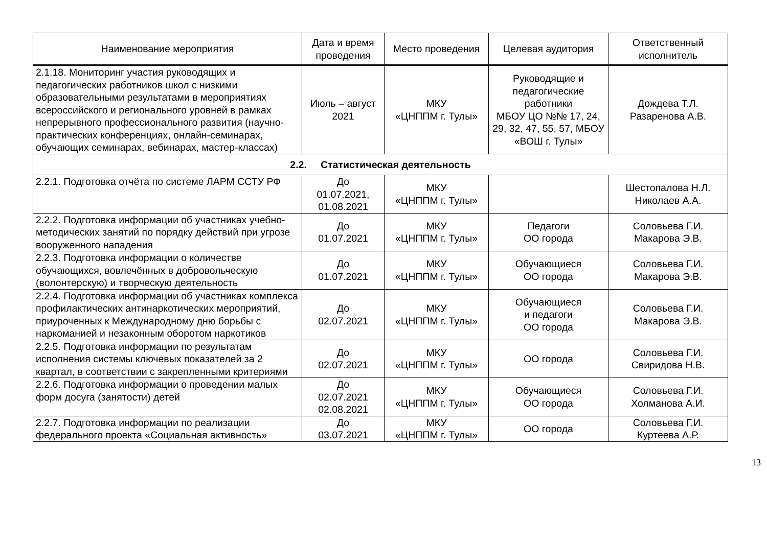| Наименование мероприятия | Дата и время проведения | Место проведения | Целевая аудитория | Ответственный исполнитель |
| --- | --- | --- | --- | --- |
| 2.1.18. Мониторинг участия руководящих и педагогических работников школ с низкими образовательными результатами в мероприятиях всероссийского и регионального уровней в рамках непрерывного профессионального развития (научно-практических конференциях, онлайн-семинарах, обучающих семинарах, вебинарах, мастер-классах) | Июль – август 2021 | МКУ «ЦНППМ г. Тулы» | Руководящие и педагогические работники МБОУ ЦО №№ 17, 24, 29, 32, 47, 55, 57, МБОУ «ВОШ г. Тулы» | Дождева Т.Л. Разаренова А.В. |
| 2.2. Статистическая деятельность | | | | |
| 2.2.1. Подготовка отчёта по системе ЛАРМ ССТУ РФ | До 01.07.2021, 01.08.2021 | МКУ «ЦНППМ г. Тулы» | | Шестопалова Н.Л. Николаев А.А. |
| 2.2.2. Подготовка информации об участниках учебно-методических занятий по порядку действий при угрозе вооруженного нападения | До 01.07.2021 | МКУ «ЦНППМ г. Тулы» | Педагоги ОО города | Соловьева Г.И. Макарова Э.В. |
| 2.2.3. Подготовка информации о количестве обучающихся, вовлечённых в добровольческую (волонтерскую) и творческую деятельность | До 01.07.2021 | МКУ «ЦНППМ г. Тулы» | Обучающиеся ОО города | Соловьева Г.И. Макарова Э.В. |
| 2.2.4. Подготовка информации об участниках комплекса профилактических антинаркотических мероприятий, приуроченных к Международному дню борьбы с наркоманией и незаконным оборотом наркотиков | До 02.07.2021 | МКУ «ЦНППМ г. Тулы» | Обучающиеся и педагоги ОО города | Соловьева Г.И. Макарова Э.В. |
| 2.2.5. Подготовка информации по результатам исполнения системы ключевых показателей за 2 квартал, в соответствии с закрепленными критериями | До 02.07.2021 | МКУ «ЦНППМ г. Тулы» | ОО города | Соловьева Г.И. Свиридова Н.В. |
| 2.2.6. Подготовка информации о проведении малых форм досуга (занятости) детей | До 02.07.2021 02.08.2021 | МКУ «ЦНППМ г. Тулы» | Обучающиеся ОО города | Соловьева Г.И. Холманова А.И. |
| 2.2.7. Подготовка информации по реализации федерального проекта «Социальная активность» | До 03.07.2021 | МКУ «ЦНППМ г. Тулы» | ОО города | Соловьева Г.И. Куртеева А.Р. |
13